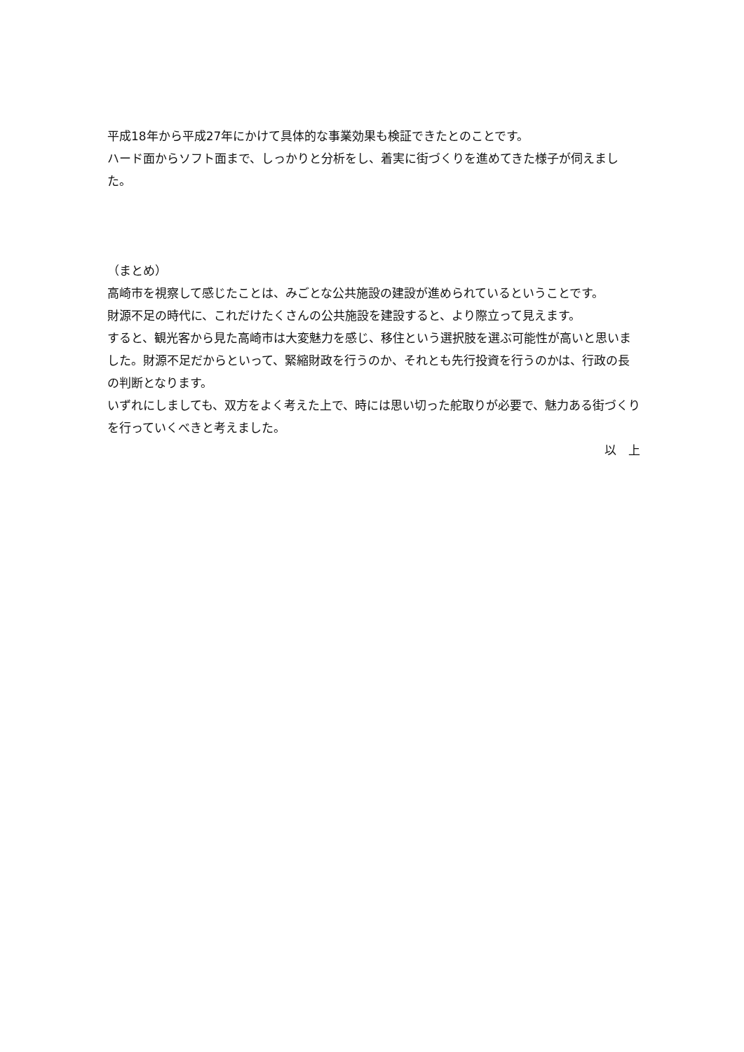平成18年から平成27年にかけて具体的な事業効果も検証できたとのことです。
ハード面からソフト面まで、しっかりと分析をし、着実に街づくりを進めてきた様子が伺えまし
た。
（まとめ）
高崎市を視察して感じたことは、みごとな公共施設の建設が進められているということです。
財源不足の時代に、これだけたくさんの公共施設を建設すると、より際立って見えます。
すると、観光客から見た高崎市は大変魅力を感じ、移住という選択肢を選ぶ可能性が高いと思いました。財源不足だからといって、緊縮財政を行うのか、それとも先行投資を行うのかは、行政の長の判断となります。
いずれにしましても、双方をよく考えた上で、時には思い切った舵取りが必要で、魅力ある街づくりを行っていくべきと考えました。
以　上